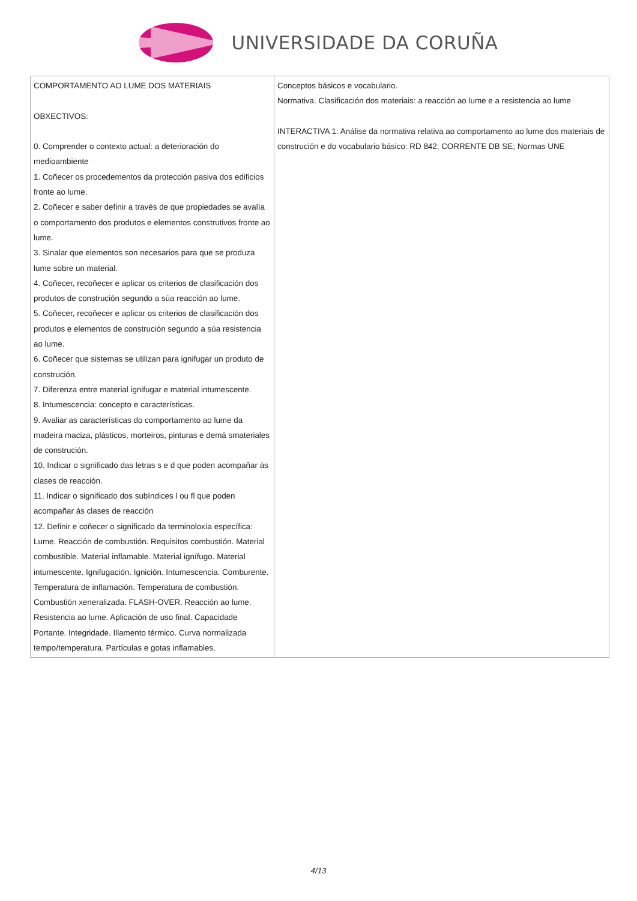UNIVERSIDADE DA CORUÑA
| COMPORTAMENTO AO LUME DOS MATERIAIS OBXECTIVOS: 0. Comprender o contexto actual: a deterioración do medioambiente 1. Coñecer os procedementos da protección pasiva dos edificios fronte ao lume. 2. Coñecer e saber definir a través de que propiedades se avalía o comportamento dos produtos e elementos construtivos fronte ao lume. 3. Sinalar que elementos son necesarios para que se produza lume sobre un material. 4. Coñecer, recoñecer e aplicar os criterios de clasificación dos produtos de construción segundo a súa reacción ao lume. 5. Coñecer, recoñecer e aplicar os criterios de clasificación dos produtos e elementos de construción segundo a súa resistencia ao lume. 6. Coñecer que sistemas se utilizan para ignifugar un produto de construción. 7. Diferenza entre material ignifugar e material intumescente. 8. Intumescencia: concepto e características. 9. Avaliar as características do comportamento ao lume da madeira maciza, plásticos, morteiros, pinturas e demá smateriales de construción. 10. Indicar o significado das letras s e d que poden acompañar ás clases de reacción. 11. Indicar o significado dos subíndices l ou fl que poden acompañar ás clases de reacción 12. Definir e coñecer o significado da terminoloxía específica: Lume. Reacción de combustión. Requisitos combustión. Material combustible. Material inflamable. Material ignífugo. Material intumescente. Ignifugación. Ignición. Intumescencia. Comburente. Temperatura de inflamación. Temperatura de combustión. Combustión xeneralizada. FLASH-OVER. Reacción ao lume. Resistencia ao lume. Aplicación de uso final. Capacidade Portante. Integridade. Illamento térmico. Curva normalizada tempo/temperatura. Partículas e gotas inflamables. | Conceptos básicos e vocabulario. Normativa. Clasificación dos materiais: a reacción ao lume e a resistencia ao lume INTERACTIVA 1: Análise da normativa relativa ao comportamento ao lume dos materiais de construción e do vocabulario básico: RD 842; CORRENTE DB SE; Normas UNE |
4/13